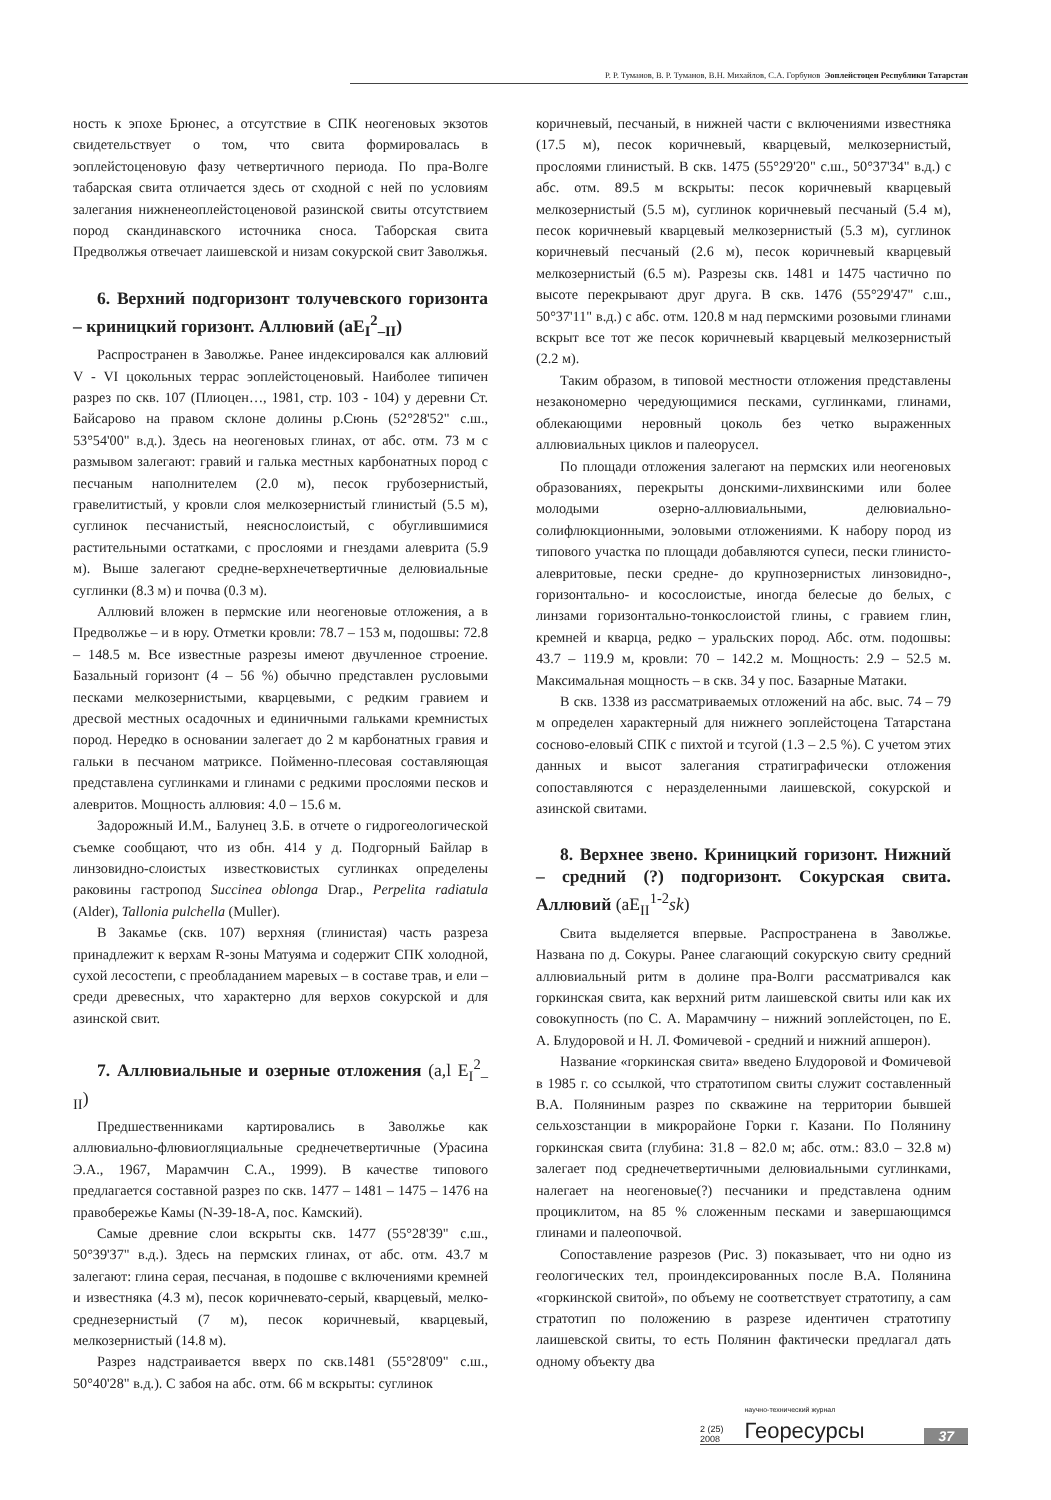Р. Р. Туманов, В. Р. Туманов, В.Н. Михайлов, С.А. Горбунов Эоплейстоцен Республики Татарстан
ность к эпохе Брюнес, а отсутствие в СПК неогеновых экзотов свидетельствует о том, что свита формировалась в эоплейстоценовую фазу четвертичного периода. По пра-Волге табарская свита отличается здесь от сходной с ней по условиям залегания нижненеоплейстоценовой разинской свиты отсутствием пород скандинавского источника сноса. Таборская свита Предволжья отвечает лаишевской и низам сокурской свит Заволжья.
6. Верхний подгоризонт толучевского горизонта – криницкий горизонт. Аллювий (аE<sub>I</sub><sup>2</sup><sub>–II</sub>)
Распространен в Заволжье. Ранее индексировался как аллювий V - VI цокольных террас эоплейстоценовый. Наиболее типичен разрез по скв. 107 (Плиоцен…, 1981, стр. 103 - 104) у деревни Ст. Байсарово на правом склоне долины р.Сюнь (52°28'52" с.ш., 53°54'00" в.д.). Здесь на неогеновых глинах, от абс. отм. 73 м с размывом залегают: гравий и галька местных карбонатных пород с песчаным наполнителем (2.0 м), песок грубозернистый, гравелитистый, у кровли слоя мелкозернистый глинистый (5.5 м), суглинок песчанистый, неяснослоистый, с обуглившимися растительными остатками, с прослоями и гнездами алеврита (5.9 м). Выше залегают средне-верхнечетвертичные делювиальные суглинки (8.3 м) и почва (0.3 м).
Аллювий вложен в пермские или неогеновые отложения, а в Предволжье – и в юру. Отметки кровли: 78.7 – 153 м, подошвы: 72.8 – 148.5 м. Все известные разрезы имеют двучленное строение. Базальный горизонт (4 – 56 %) обычно представлен русловыми песками мелкозернистыми, кварцевыми, с редким гравием и дресвой местных осадочных и единичными гальками кремнистых пород. Нередко в основании залегает до 2 м карбонатных гравия и гальки в песчаном матриксе. Пойменно-плесовая составляющая представлена суглинками и глинами с редкими прослоями песков и алевритов. Мощность аллювия: 4.0 – 15.6 м.
Задорожный И.М., Балунец З.Б. в отчете о гидрогеологической съемке сообщают, что из обн. 414 у д. Подгорный Байлар в линзовидно-слоистых известковистых суглинках определены раковины гастропод Succinea oblonga Drap., Perpelita radiatula (Alder), Tallonia pulchella (Muller).
В Закамье (скв. 107) верхняя (глинистая) часть разреза принадлежит к верхам R-зоны Матуяма и содержит СПК холодной, сухой лесостепи, с преобладанием маревых – в составе трав, и ели – среди древесных, что характерно для верхов сокурской и для азинской свит.
7. Аллювиальные и озерные отложения (a,l E<sub>I</sub><sup>2</sup><sub>–II</sub>)
Предшественниками картировались в Заволжье как аллювиально-флювиогляциальные среднечетвертичные (Урасина Э.А., 1967, Марамчин С.А., 1999). В качестве типового предлагается составной разрез по скв. 1477 – 1481 – 1475 – 1476 на правобережье Камы (N-39-18-А, пос. Камский).
Самые древние слои вскрыты скв. 1477 (55°28'39" с.ш., 50°39'37" в.д.). Здесь на пермских глинах, от абс. отм. 43.7 м залегают: глина серая, песчаная, в подошве с включениями кремней и известняка (4.3 м), песок коричневато-серый, кварцевый, мелко-среднезернистый (7 м), песок коричневый, кварцевый, мелкозернистый (14.8 м).
Разрез надстраивается вверх по скв.1481 (55°28'09" с.ш., 50°40'28" в.д.). С забоя на абс. отм. 66 м вскрыты: суглинок
коричневый, песчаный, в нижней части с включениями известняка (17.5 м), песок коричневый, кварцевый, мелкозернистый, прослоями глинистый. В скв. 1475 (55°29'20" с.ш., 50°37'34" в.д.) с абс. отм. 89.5 м вскрыты: песок коричневый кварцевый мелкозернистый (5.5 м), суглинок коричневый песчаный (5.4 м), песок коричневый кварцевый мелкозернистый (5.3 м), суглинок коричневый песчаный (2.6 м), песок коричневый кварцевый мелкозернистый (6.5 м). Разрезы скв. 1481 и 1475 частично по высоте перекрывают друг друга. В скв. 1476 (55°29'47" с.ш., 50°37'11" в.д.) с абс. отм. 120.8 м над пермскими розовыми глинами вскрыт все тот же песок коричневый кварцевый мелкозернистый (2.2 м).
Таким образом, в типовой местности отложения представлены незакономерно чередующимися песками, суглинками, глинами, облекающими неровный цоколь без четко выраженных аллювиальных циклов и палеорусел.
По площади отложения залегают на пермских или неогеновых образованиях, перекрыты донскими-лихвинскими или более молодыми озерно-аллювиальными, делювиально-солифлюкционными, эоловыми отложениями. К набору пород из типового участка по площади добавляются супеси, пески глинисто-алевритовые, пески средне- до крупнозернистых линзовидно-, горизонтально- и косослоистые, иногда белесые до белых, с линзами горизонтально-тонкослоистой глины, с гравием глин, кремней и кварца, редко – уральских пород. Абс. отм. подошвы: 43.7 – 119.9 м, кровли: 70 – 142.2 м. Мощность: 2.9 – 52.5 м. Максимальная мощность – в скв. 34 у пос. Базарные Матаки.
В скв. 1338 из рассматриваемых отложений на абс. выс. 74 – 79 м определен характерный для нижнего эоплейстоцена Татарстана сосново-еловый СПК с пихтой и тсугой (1.3 – 2.5 %). С учетом этих данных и высот залегания стратиграфически отложения сопоставляются с неразделенными лаишевской, сокурской и азинской свитами.
8. Верхнее звено. Криницкий горизонт. Нижний – средний (?) подгоризонт. Сокурская свита. Аллювий (aE<sub>II</sub><sup>1-2</sup>sk)
Свита выделяется впервые. Распространена в Заволжье. Названа по д. Сокуры. Ранее слагающий сокурскую свиту средний аллювиальный ритм в долине пра-Волги рассматривался как горкинская свита, как верхний ритм лаишевской свиты или как их совокупность (по С. А. Марамчину – нижний эоплейстоцен, по Е. А. Блудоровой и Н. Л. Фомичевой - средний и нижний апшерон).
Название «горкинская свита» введено Блудоровой и Фомичевой в 1985 г. со ссылкой, что стратотипом свиты служит составленный В.А. Поляниным разрез по скважине на территории бывшей сельхозстанции в микрорайоне Горки г. Казани. По Полянину горкинская свита (глубина: 31.8 – 82.0 м; абс. отм.: 83.0 – 32.8 м) залегает под среднечетвертичными делювиальными суглинками, налегает на неогеновые(?) песчаники и представлена одним проциклитом, на 85 % сложенным песками и завершающимся глинами и палеопочвой.
Сопоставление разрезов (Рис. 3) показывает, что ни одно из геологических тел, проиндексированных после В.А. Полянина «горкинской свитой», по объему не соответствует стратотипу, а сам стратотип по положению в разрезе идентичен стратотипу лаишевской свиты, то есть Полянин фактически предлагал дать одному объекту два
2 (25) 2008 научно-технический журнал Георесурсы 37